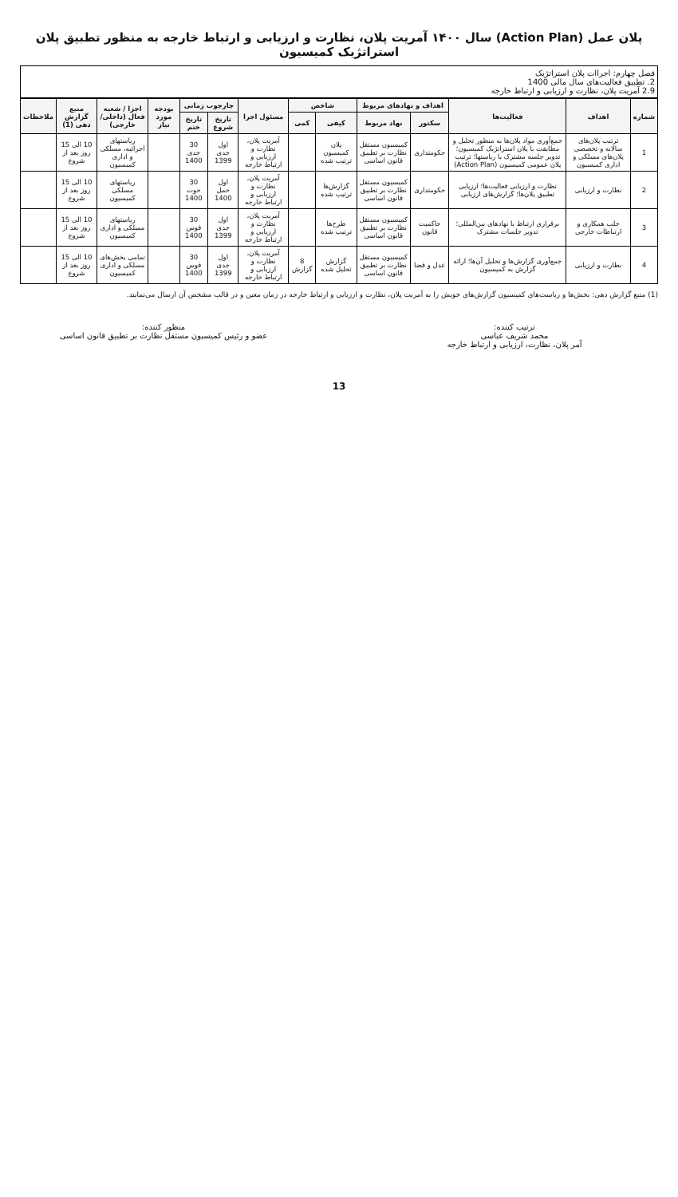پلان عمل (Action Plan) سال ۱۴۰۰ آمریت پلان، نظارت و ارزیابی و ارتباط خارجه به منظور تطبیق پلان استراتژیک کمیسیون
فصل چهارم: اجراات پلان استراتژیک
2. تطبیق فعالیت‌های سال مالی 1400
2.9 آمریت پلان، نظارت و ارزیابی و ارتباط خارجه
| شماره | اهداف | فعالیت‌ها | اهداف و نهادهای مربوط | | شاخص | | مسئول اجرا | چارچوب زمانی | | بودجه مورد نیاز | اجزا / شعبه فعال (داخلی/خارجی) | منبع گزارش دهی (1) | ملاحظات |
| --- | --- | --- | --- | --- | --- | --- | --- | --- | --- | --- | --- | --- | --- |
| | | | سکتور | نهاد مربوط | کیفی | کمی | | تاریخ شروع | تاریخ ختم | | | | |
| 1 | ترتیب پلان‌های سالانه و تخصصی پلان‌های مسلکی و اداری کمیسیون | جمع‌آوری مواد پلان‌ها به منظور تحلیل و مطابقت با پلان استراتژیک کمیسیون؛ تدویر جلسه مشترک با ریاستها؛ ترتیب پلان عمومی کمیسیون (Action Plan) | حکومتداری | کمیسیون مستقل نظارت بر تطبیق قانون اساسی | پلان کمیسیون ترتیب شده | | آمریت پلان، نظارت و ارزیابی و ارتباط خارجه | اول جدی 1399 | 30 جدی 1400 | | ریاستهای اجرائیه، مسلکی و اداری کمیسیون | 10 الی 15 روز بعد از شروع | |
| 2 | نظارت و ارزیابی | نظارت و ارزیابی فعالیت‌ها؛ ارزیابی تطبیق پلان‌ها؛ گزارش‌های ارزیابی | حکومتداری | کمیسیون مستقل نظارت بر تطبیق قانون اساسی | گزارش‌ها ترتیب شده | | آمریت پلان، نظارت و ارزیابی و ارتباط خارجه | اول حمل 1400 | 30 حوت 1400 | | ریاستهای مسلکی کمیسیون | 10 الی 15 روز بعد از شروع | |
| 3 | جلب همکاری و ارتباطات خارجی | برقراری ارتباط با نهادهای بین‌المللی؛ تدویر جلسات مشترک | حاکمیت قانون | کمیسیون مستقل نظارت بر تطبیق قانون اساسی | طرح‌ها ترتیب شده | | آمریت پلان، نظارت و ارزیابی و ارتباط خارجه | اول جدی 1399 | 30 قوس 1400 | | ریاستهای مسلکی و اداری کمیسیون | 10 الی 15 روز بعد از شروع | |
| 4 | نظارت و ارزیابی | جمع‌آوری گزارش‌ها و تحلیل آن‌ها؛ ارائه گزارش به کمیسیون | عدل و قضا | کمیسیون مستقل نظارت بر تطبیق قانون اساسی | گزارش تحلیل شده | 8 گزارش | آمریت پلان، نظارت و ارزیابی و ارتباط خارجه | اول جدی 1399 | 30 قوس 1400 | | تمامی بخش‌های مسلکی و اداری کمیسیون | 10 الی 15 روز بعد از شروع | |
(1) منبع گزارش دهی: بخش‌ها و ریاست‌های کمیسیون گزارش‌های خویش را به آمریت پلان، نظارت و ارزیابی و ارتباط خارجه در زمان معین و در قالب مشخص آن ارسال می‌نمایند.
ترتیب کننده:
محمد شریف عباسی
آمر پلان، نظارت، ارزیابی و ارتباط خارجه
منظور کننده:
عضو و رئیس کمیسیون مستقل نظارت بر تطبیق قانون اساسی
13